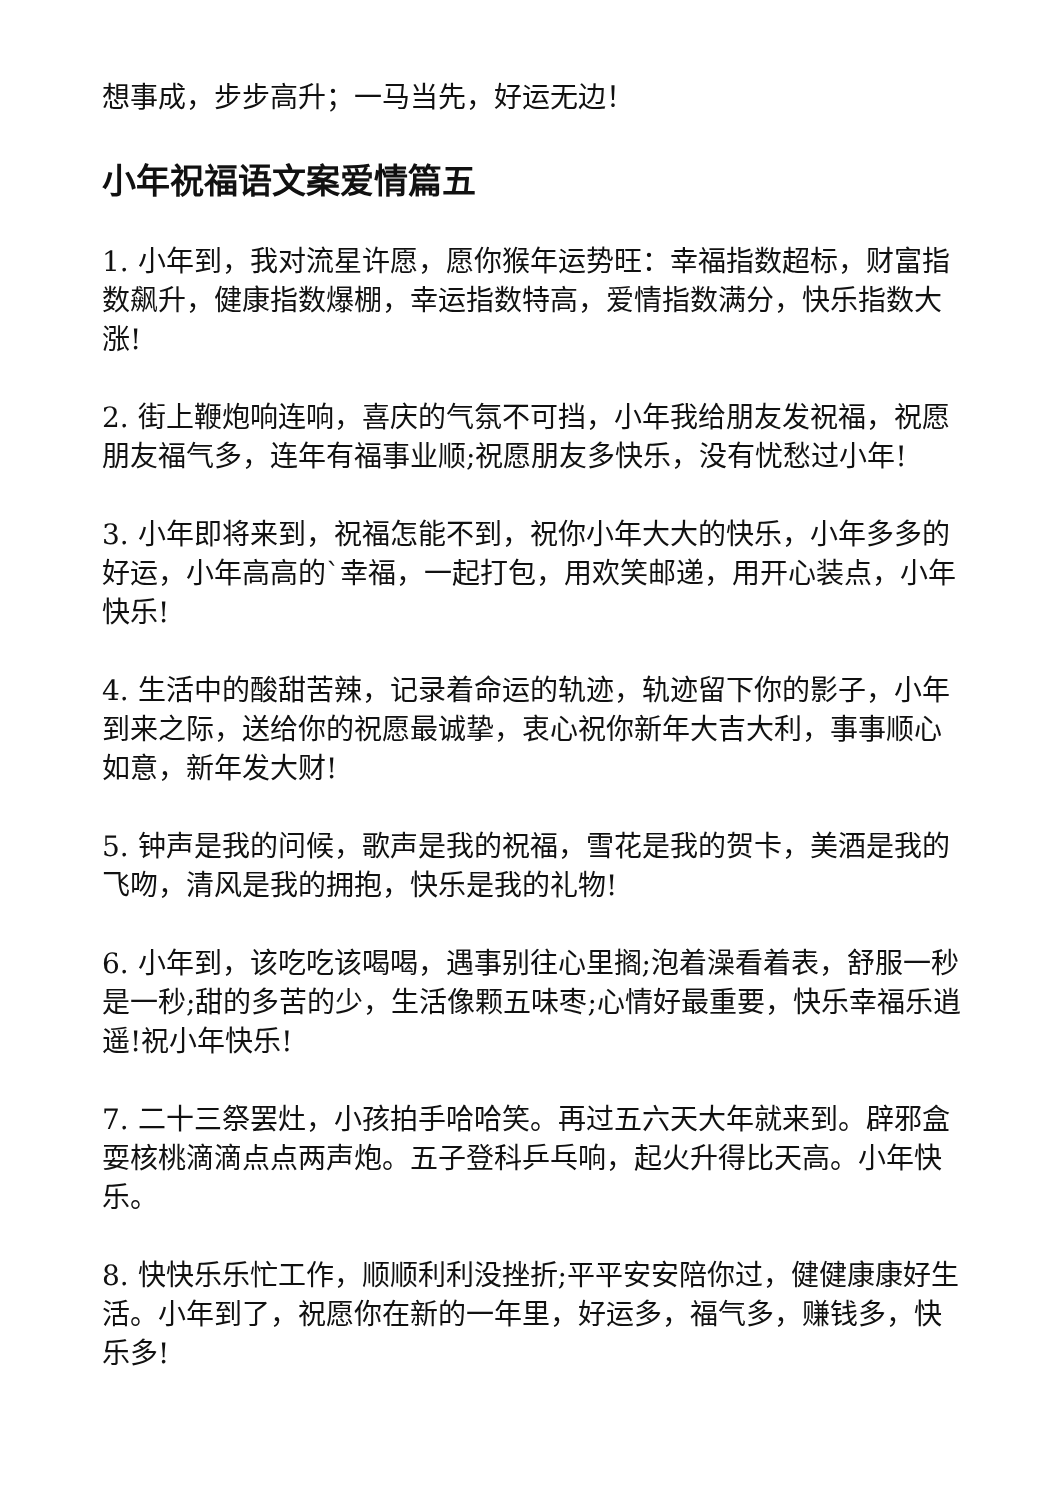想事成，步步高升；一马当先，好运无边！
小年祝福语文案爱情篇五
1. 小年到，我对流星许愿，愿你猴年运势旺：幸福指数超标，财富指数飙升，健康指数爆棚，幸运指数特高，爱情指数满分，快乐指数大涨!
2. 街上鞭炮响连响，喜庆的气氛不可挡，小年我给朋友发祝福，祝愿朋友福气多，连年有福事业顺;祝愿朋友多快乐，没有忧愁过小年!
3. 小年即将来到，祝福怎能不到，祝你小年大大的快乐，小年多多的好运，小年高高的`幸福，一起打包，用欢笑邮递，用开心装点，小年快乐!
4. 生活中的酸甜苦辣，记录着命运的轨迹，轨迹留下你的影子，小年到来之际，送给你的祝愿最诚挚，衷心祝你新年大吉大利，事事顺心如意，新年发大财!
5. 钟声是我的问候，歌声是我的祝福，雪花是我的贺卡，美酒是我的飞吻，清风是我的拥抱，快乐是我的礼物!
6. 小年到，该吃吃该喝喝，遇事别往心里搁;泡着澡看着表，舒服一秒是一秒;甜的多苦的少，生活像颗五味枣;心情好最重要，快乐幸福乐逍遥!祝小年快乐!
7. 二十三祭罢灶，小孩拍手哈哈笑。再过五六天大年就来到。辟邪盒耍核桃滴滴点点两声炮。五子登科乒乓响，起火升得比天高。小年快乐。
8. 快快乐乐忙工作，顺顺利利没挫折;平平安安陪你过，健健康康好生活。小年到了，祝愿你在新的一年里，好运多，福气多，赚钱多，快乐多!